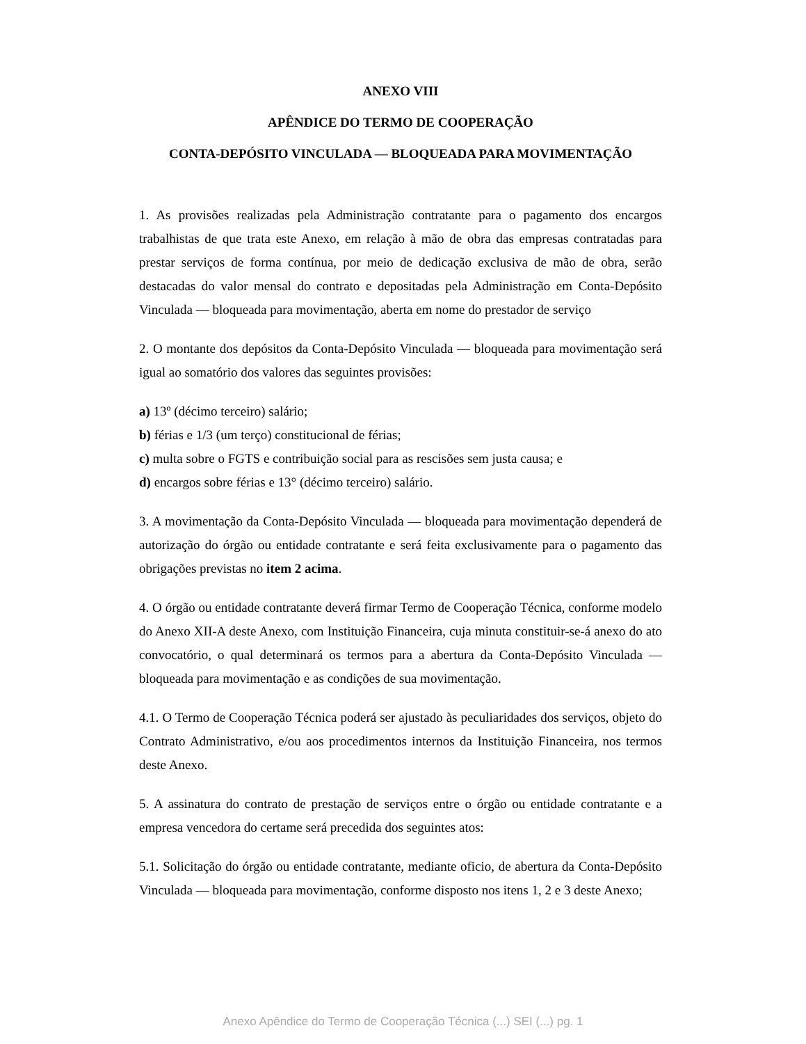ANEXO VIII
APÊNDICE DO TERMO DE COOPERAÇÃO
CONTA-DEPÓSITO VINCULADA — BLOQUEADA PARA MOVIMENTAÇÃO
1. As provisões realizadas pela Administração contratante para o pagamento dos encargos trabalhistas de que trata este Anexo, em relação à mão de obra das empresas contratadas para prestar serviços de forma contínua, por meio de dedicação exclusiva de mão de obra, serão destacadas do valor mensal do contrato e depositadas pela Administração em Conta-Depósito Vinculada — bloqueada para movimentação, aberta em nome do prestador de serviço
2. O montante dos depósitos da Conta-Depósito Vinculada — bloqueada para movimentação será igual ao somatório dos valores das seguintes provisões:
a) 13º (décimo terceiro) salário;
b) férias e 1/3 (um terço) constitucional de férias;
c) multa sobre o FGTS e contribuição social para as rescisões sem justa causa; e
d) encargos sobre férias e 13° (décimo terceiro) salário.
3. A movimentação da Conta-Depósito Vinculada — bloqueada para movimentação dependerá de autorização do órgão ou entidade contratante e será feita exclusivamente para o pagamento das obrigações previstas no item 2 acima.
4. O órgão ou entidade contratante deverá firmar Termo de Cooperação Técnica, conforme modelo do Anexo XII-A deste Anexo, com Instituição Financeira, cuja minuta constituir-se-á anexo do ato convocatório, o qual determinará os termos para a abertura da Conta-Depósito Vinculada — bloqueada para movimentação e as condições de sua movimentação.
4.1. O Termo de Cooperação Técnica poderá ser ajustado às peculiaridades dos serviços, objeto do Contrato Administrativo, e/ou aos procedimentos internos da Instituição Financeira, nos termos deste Anexo.
5. A assinatura do contrato de prestação de serviços entre o órgão ou entidade contratante e a empresa vencedora do certame será precedida dos seguintes atos:
5.1. Solicitação do órgão ou entidade contratante, mediante oficio, de abertura da Conta-Depósito Vinculada — bloqueada para movimentação, conforme disposto nos itens 1, 2 e 3 deste Anexo;
Anexo Apêndice do Termo de Cooperação Técnica (...) SEI (...) pg. 1